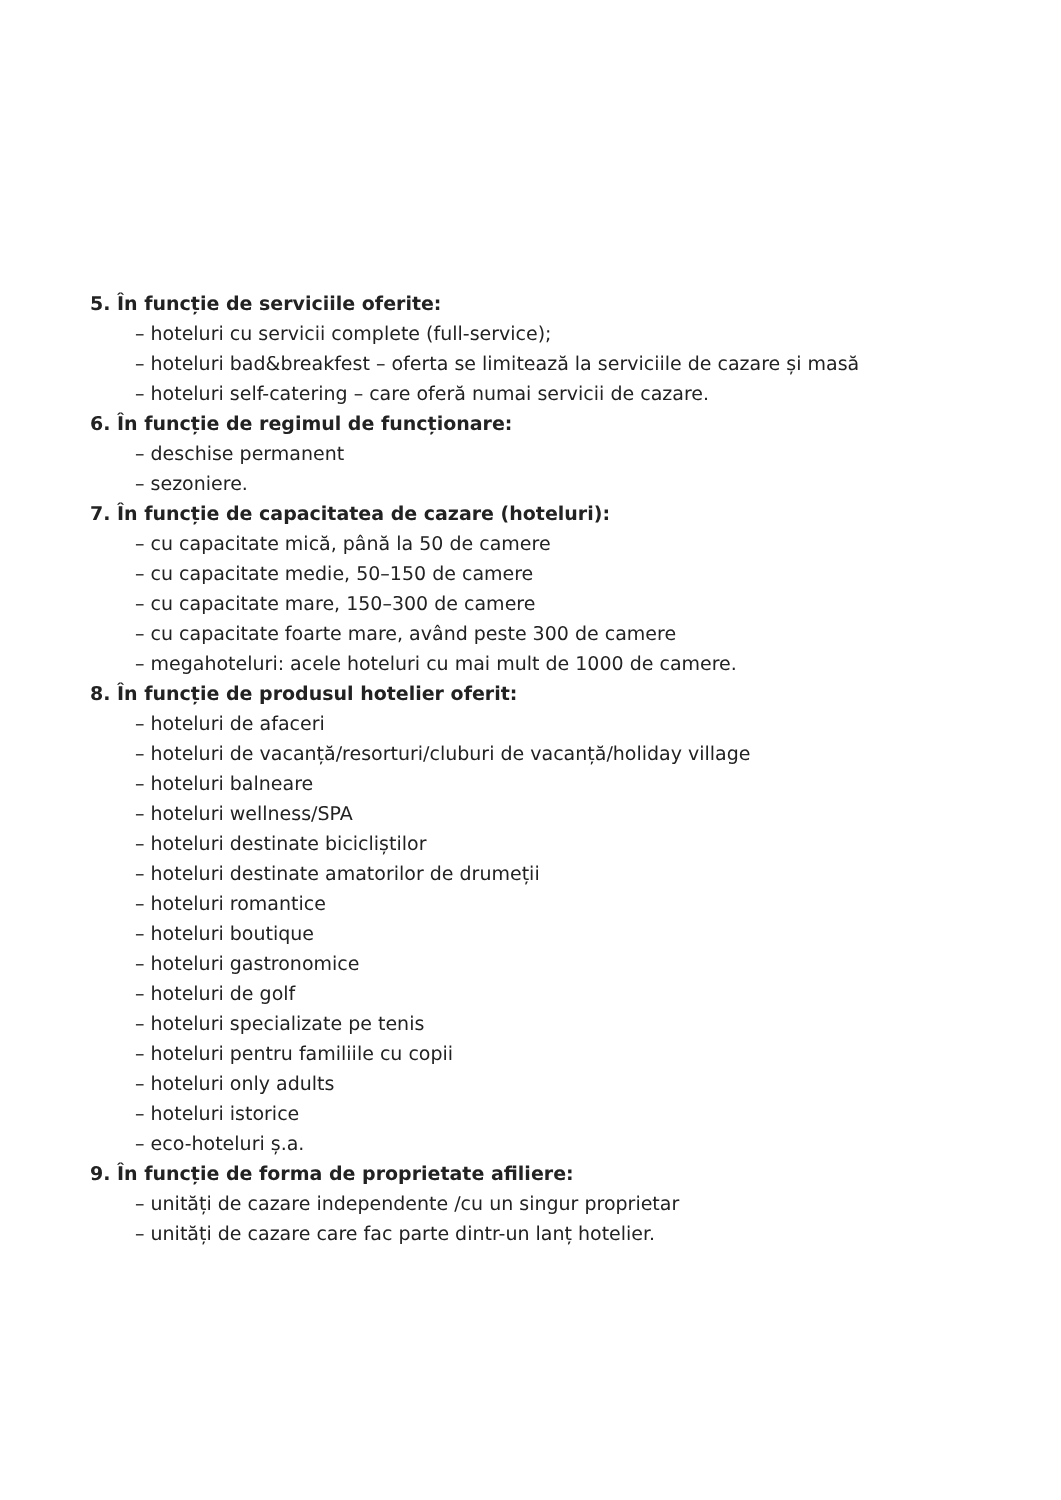5. În funcție de serviciile oferite:
– hoteluri cu servicii complete (full-service);
– hoteluri bad&breakfest – oferta se limitează la serviciile de cazare și masă
– hoteluri self-catering – care oferă numai servicii de cazare.
6. În funcție de regimul de funcționare:
– deschise permanent
– sezoniere.
7. În funcție de capacitatea de cazare (hoteluri):
– cu capacitate mică, până la 50 de camere
– cu capacitate medie, 50–150 de camere
– cu capacitate mare, 150–300 de camere
– cu capacitate foarte mare, având peste 300 de camere
– megahoteluri: acele hoteluri cu mai mult de 1000 de camere.
8. În funcție de produsul hotelier oferit:
– hoteluri de afaceri
– hoteluri de vacanță/resorturi/cluburi de vacanță/holiday village
– hoteluri balneare
– hoteluri wellness/SPA
– hoteluri destinate bicicliștilor
– hoteluri destinate amatorilor de drumeții
– hoteluri romantice
– hoteluri boutique
– hoteluri gastronomice
– hoteluri de golf
– hoteluri specializate pe tenis
– hoteluri pentru familiile cu copii
– hoteluri only adults
– hoteluri istorice
– eco-hoteluri ș.a.
9. În funcție de forma de proprietate afiliere:
– unități de cazare independente /cu un singur proprietar
– unități de cazare care fac parte dintr-un lanț hotelier.